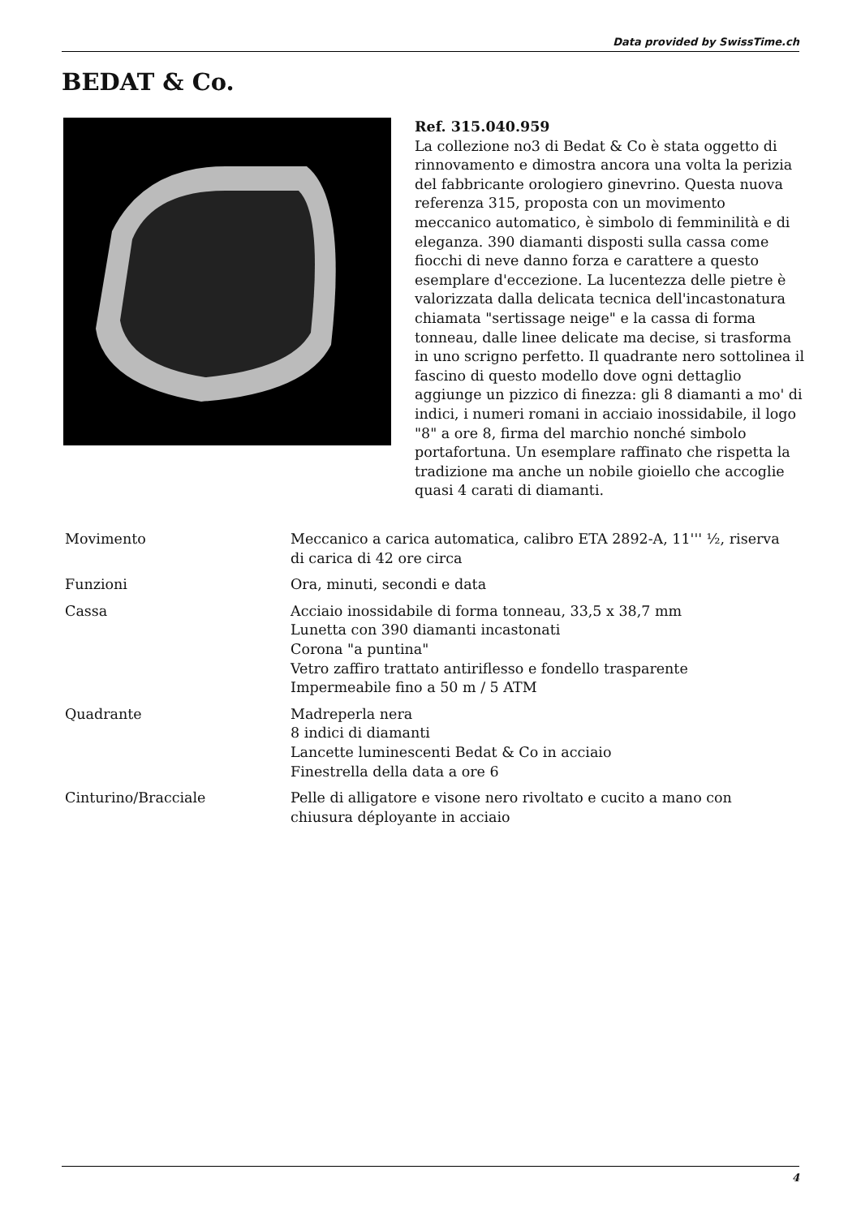Data provided by SwissTime.ch
BEDAT & Co.
Ref. 315.040.959
La collezione no3 di Bedat & Co è stata oggetto di rinnovamento e dimostra ancora una volta la perizia del fabbricante orologiero ginevrino. Questa nuova referenza 315, proposta con un movimento meccanico automatico, è simbolo di femminilità e di eleganza. 390 diamanti disposti sulla cassa come fiocchi di neve danno forza e carattere a questo esemplare d'eccezione. La lucentezza delle pietre è valorizzata dalla delicata tecnica dell'incastonatura chiamata "sertissage neige" e la cassa di forma tonneau, dalle linee delicate ma decise, si trasforma in uno scrigno perfetto. Il quadrante nero sottolinea il fascino di questo modello dove ogni dettaglio aggiunge un pizzico di finezza: gli 8 diamanti a mo' di indici, i numeri romani in acciaio inossidabile, il logo "8" a ore 8, firma del marchio nonché simbolo portafortuna. Un esemplare raffinato che rispetta la tradizione ma anche un nobile gioiello che accoglie quasi 4 carati di diamanti.
| Movimento | Meccanico a carica automatica, calibro ETA 2892-A, 11''' ½, riserva di carica di 42 ore circa |
| Funzioni | Ora, minuti, secondi e data |
| Cassa | Acciaio inossidabile di forma tonneau, 33,5 x 38,7 mm Lunetta con 390 diamanti incastonati Corona "a puntina" Vetro zaffiro trattato antiriflesso e fondello trasparente Impermeabile fino a 50 m / 5 ATM |
| Quadrante | Madreperla nera 8 indici di diamanti Lancette luminescenti Bedat & Co in acciaio Finestrella della data a ore 6 |
| Cinturino/Bracciale | Pelle di alligatore e visone nero rivoltato e cucito a mano con chiusura déployante in acciaio |
4